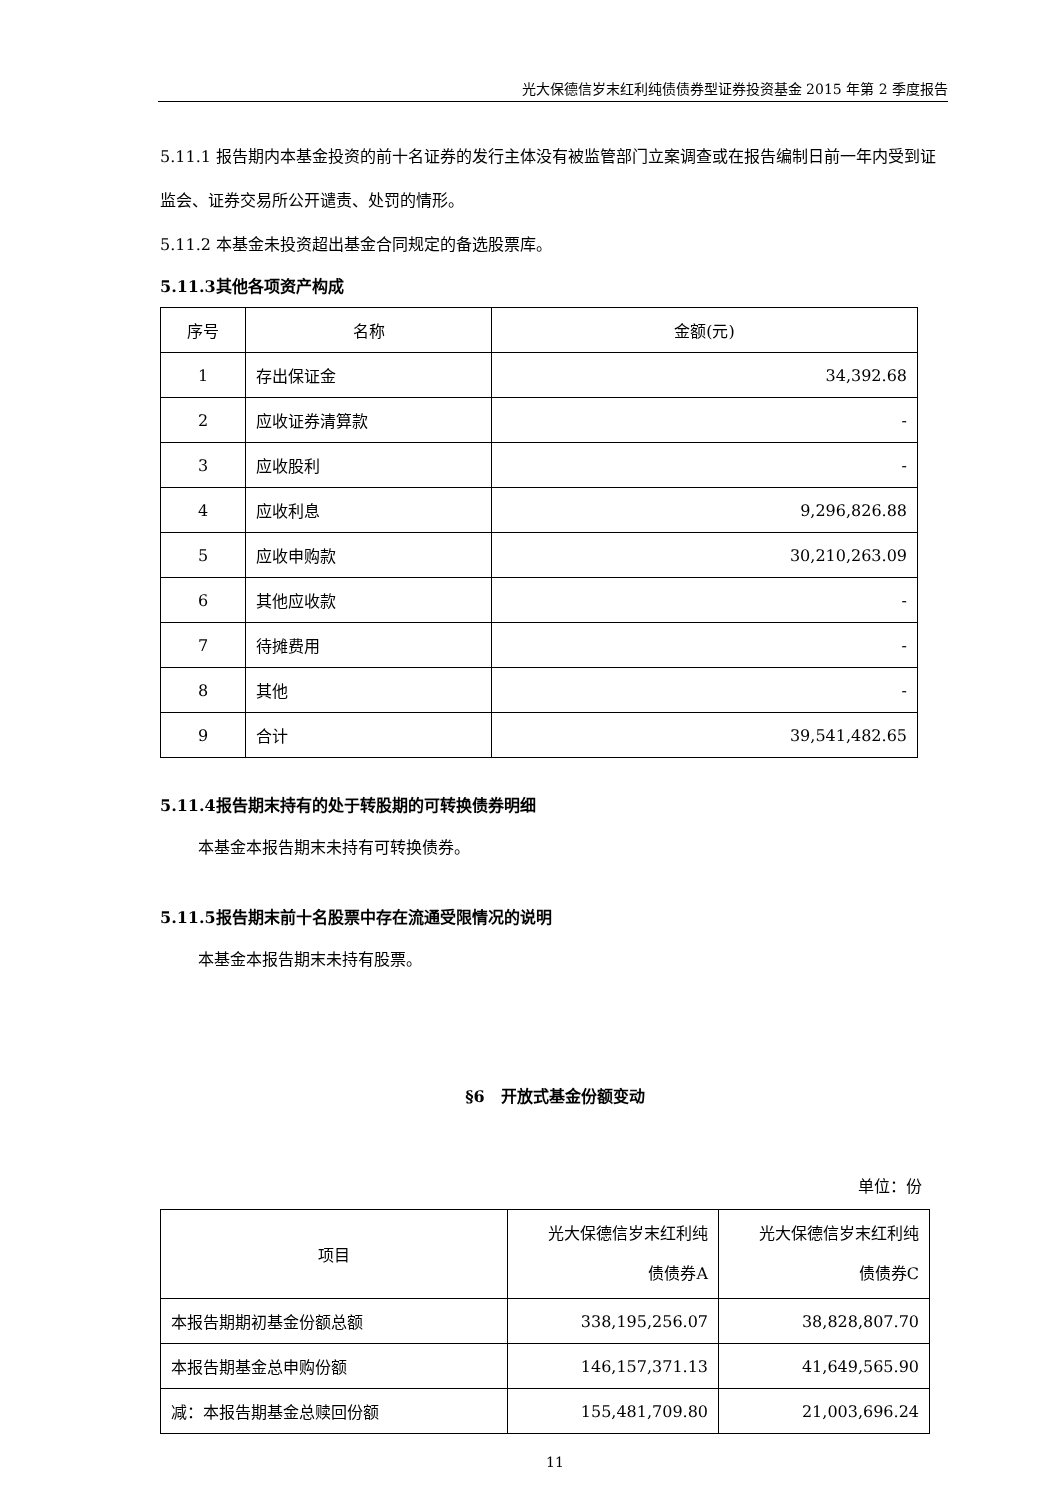光大保德信岁末红利纯债债券型证券投资基金 2015 年第 2 季度报告
5.11.1 报告期内本基金投资的前十名证券的发行主体没有被监管部门立案调查或在报告编制日前一年内受到证监会、证券交易所公开谴责、处罚的情形。
5.11.2 本基金未投资超出基金合同规定的备选股票库。
5.11.3其他各项资产构成
| 序号 | 名称 | 金额(元) |
| --- | --- | --- |
| 1 | 存出保证金 | 34,392.68 |
| 2 | 应收证券清算款 | - |
| 3 | 应收股利 | - |
| 4 | 应收利息 | 9,296,826.88 |
| 5 | 应收申购款 | 30,210,263.09 |
| 6 | 其他应收款 | - |
| 7 | 待摊费用 | - |
| 8 | 其他 | - |
| 9 | 合计 | 39,541,482.65 |
5.11.4报告期末持有的处于转股期的可转换债券明细
本基金本报告期末未持有可转换债券。
5.11.5报告期末前十名股票中存在流通受限情况的说明
本基金本报告期末未持有股票。
§6　开放式基金份额变动
单位：份
| 项目 | 光大保德信岁末红利纯 债债券A | 光大保德信岁末红利纯 债债券C |
| 本报告期期初基金份额总额 | 338,195,256.07 | 38,828,807.70 |
| 本报告期基金总申购份额 | 146,157,371.13 | 41,649,565.90 |
| 减：本报告期基金总赎回份额 | 155,481,709.80 | 21,003,696.24 |
11